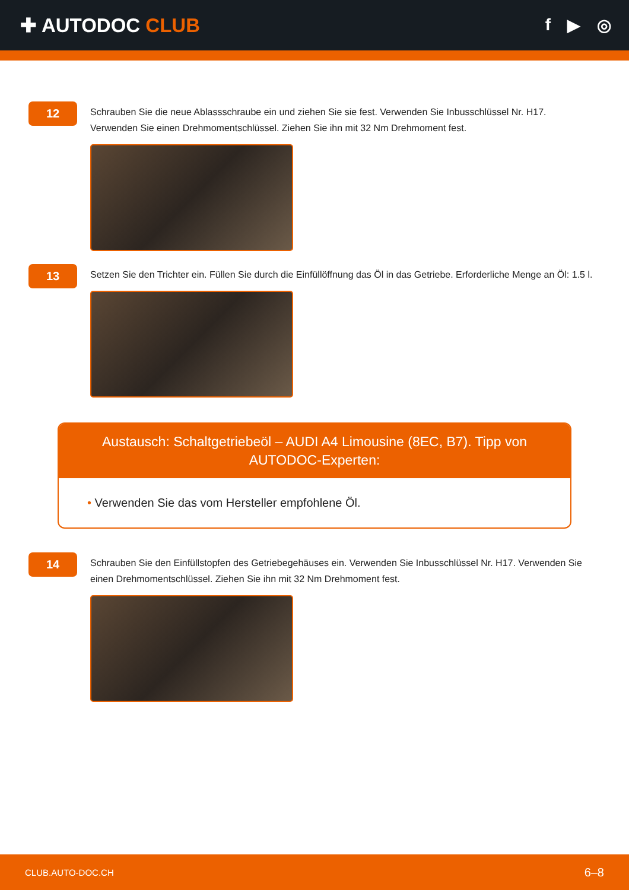✚ AUTODOC CLUB
f ▶ ◎
12
Schrauben Sie die neue Ablassschraube ein und ziehen Sie sie fest. Verwenden Sie Inbusschlüssel Nr. H17. Verwenden Sie einen Drehmomentschlüssel. Ziehen Sie ihn mit 32 Nm Drehmoment fest.
13
Setzen Sie den Trichter ein. Füllen Sie durch die Einfüllöffnung das Öl in das Getriebe. Erforderliche Menge an Öl: 1.5 l.
Austausch: Schaltgetriebeöl – AUDI A4 Limousine (8EC, B7). Tipp von AUTODOC-Experten:
• Verwenden Sie das vom Hersteller empfohlene Öl.
14
Schrauben Sie den Einfüllstopfen des Getriebegehäuses ein. Verwenden Sie Inbusschlüssel Nr. H17. Verwenden Sie einen Drehmomentschlüssel. Ziehen Sie ihn mit 32 Nm Drehmoment fest.
CLUB.AUTO-DOC.CH 6–8